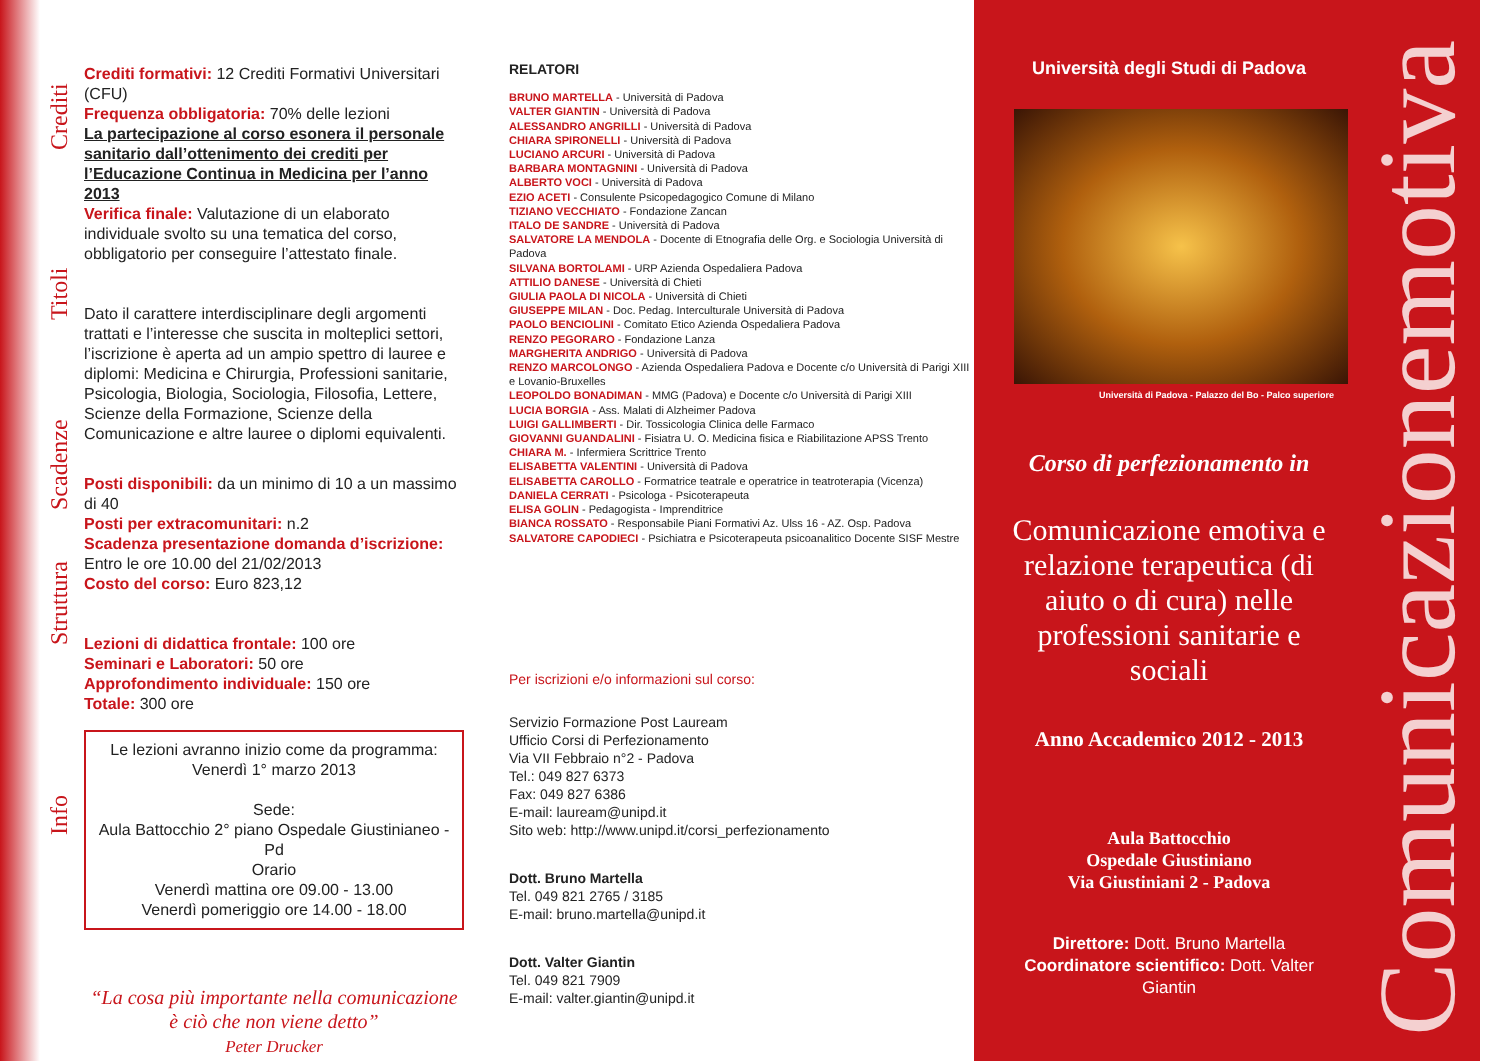Crediti
Titoli
Scadenze
Struttura
Info
Crediti formativi: 12 Crediti Formativi Universitari (CFU)
Frequenza obbligatoria: 70% delle lezioni
La partecipazione al corso esonera il personale sanitario dall’ottenimento dei crediti per l’Educazione Continua in Medicina per l’anno 2013
Verifica finale: Valutazione di un elaborato individuale svolto su una tematica del corso, obbligatorio per conseguire l’attestato finale.
Dato il carattere interdisciplinare degli argomenti trattati e l’interesse che suscita in molteplici settori, l’iscrizione è aperta ad un ampio spettro di lauree e diplomi: Medicina e Chirurgia, Professioni sanitarie, Psicologia, Biologia, Sociologia, Filosofia, Lettere, Scienze della Formazione, Scienze della Comunicazione e altre lauree o diplomi equivalenti.
Posti disponibili: da un minimo di 10 a un massimo di 40
Posti per extracomunitari: n.2
Scadenza presentazione domanda d’iscrizione:
Entro le ore 10.00 del 21/02/2013
Costo del corso: Euro 823,12
Lezioni di didattica frontale: 100 ore
Seminari e Laboratori: 50 ore
Approfondimento individuale: 150 ore
Totale: 300 ore
Le lezioni avranno inizio come da programma:
Venerdì 1° marzo 2013
Sede:
Aula Battocchio 2° piano Ospedale Giustinianeo - Pd
Orario
Venerdì mattina ore 09.00 - 13.00
Venerdì pomeriggio ore 14.00 - 18.00
“La cosa più importante nella comunicazione è ciò che non viene detto”
Peter Drucker
RELATORI
BRUNO MARTELLA - Università di Padova
VALTER GIANTIN - Università di Padova
ALESSANDRO ANGRILLI - Università di Padova
CHIARA SPIRONELLI - Università di Padova
LUCIANO ARCURI - Università di Padova
BARBARA MONTAGNINI - Università di Padova
ALBERTO VOCI - Università di Padova
EZIO ACETI - Consulente Psicopedagogico Comune di Milano
TIZIANO VECCHIATO - Fondazione Zancan
ITALO DE SANDRE - Università di Padova
SALVATORE LA MENDOLA - Docente di Etnografia delle Org. e Sociologia Università di Padova
SILVANA BORTOLAMI - URP Azienda Ospedaliera Padova
ATTILIO DANESE - Università di Chieti
GIULIA PAOLA DI NICOLA - Università di Chieti
GIUSEPPE MILAN - Doc. Pedag. Interculturale Università di Padova
PAOLO BENCIOLINI - Comitato Etico Azienda Ospedaliera Padova
RENZO PEGORARO - Fondazione Lanza
MARGHERITA ANDRIGO - Università di Padova
RENZO MARCOLONGO - Azienda Ospedaliera Padova e Docente c/o Università di Parigi XIII e Lovanio-Bruxelles
LEOPOLDO BONADIMAN - MMG (Padova) e Docente c/o Università di Parigi XIII
LUCIA BORGIA - Ass. Malati di Alzheimer Padova
LUIGI GALLIMBERTI - Dir. Tossicologia Clinica delle Farmaco
GIOVANNI GUANDALINI - Fisiatra U. O. Medicina fisica e Riabilitazione APSS Trento
CHIARA M. - Infermiera Scrittrice Trento
ELISABETTA VALENTINI - Università di Padova
ELISABETTA CAROLLO - Formatrice teatrale e operatrice in teatroterapia (Vicenza)
DANIELA CERRATI - Psicologa - Psicoterapeuta
ELISA GOLIN - Pedagogista - Imprenditrice
BIANCA ROSSATO - Responsabile Piani Formativi Az. Ulss 16 - AZ. Osp. Padova
SALVATORE CAPODIECI - Psichiatra e Psicoterapeuta psicoanalitico Docente SISF Mestre
Per iscrizioni e/o informazioni sul corso:
Servizio Formazione Post Lauream
Ufficio Corsi di Perfezionamento
Via VII Febbraio n°2 - Padova
Tel.: 049 827 6373
Fax: 049 827 6386
E-mail: lauream@unipd.it
Sito web: http://www.unipd.it/corsi_perfezionamento
Dott. Bruno Martella
Tel. 049 821 2765 / 3185
E-mail: bruno.martella@unipd.it
Dott. Valter Giantin
Tel. 049 821 7909
E-mail: valter.giantin@unipd.it
Università degli Studi di Padova
Università di Padova - Palazzo del Bo - Palco superiore
Corso di perfezionamento in
Comunicazione emotiva e relazione terapeutica (di aiuto o di cura) nelle professioni sanitarie e sociali
Anno Accademico 2012 - 2013
Aula Battocchio
Ospedale Giustiniano
Via Giustiniani 2 - Padova
Direttore: Dott. Bruno Martella
Coordinatore scientifico: Dott. Valter Giantin
Comunicazionemotiva